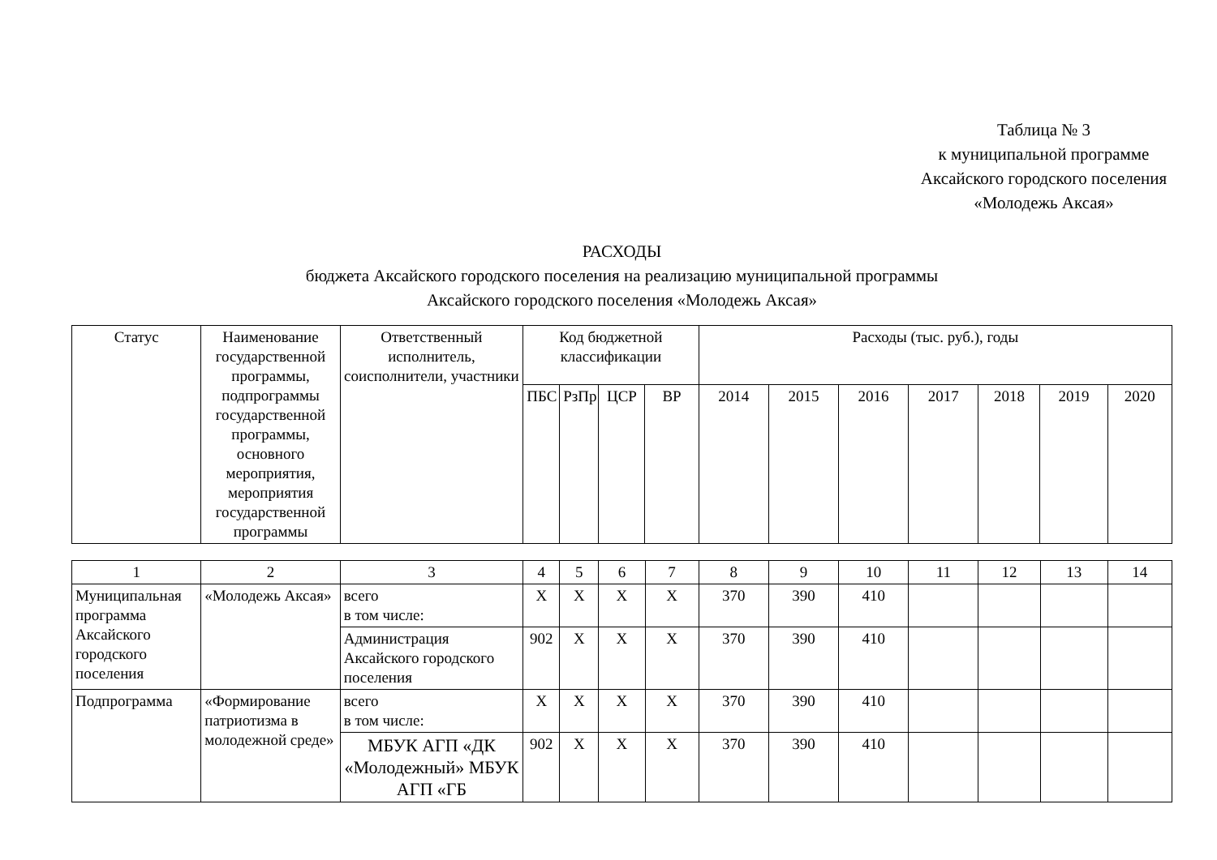Таблица № 3
к муниципальной программе
Аксайского городского поселения
«Молодежь Аксая»
РАСХОДЫ
бюджета Аксайского городского поселения на реализацию муниципальной программы
Аксайского городского поселения «Молодежь Аксая»
| Статус | Наименование государственной программы, подпрограммы государственной программы, основного мероприятия, мероприятия государственной программы | Ответственный исполнитель, соисполнители, участники | Код бюджетной классификации | | | | Расходы (тыс. руб.), годы | | | | | | |
| --- | --- | --- | --- | --- | --- | --- | --- | --- | --- | --- | --- | --- | --- |
| | | | ПБС | РзПр | ЦСР | ВР | 2014 | 2015 | 2016 | 2017 | 2018 | 2019 | 2020 |
| 1 | 2 | 3 | 4 | 5 | 6 | 7 | 8 | 9 | 10 | 11 | 12 | 13 | 14 |
| Муниципальная программа Аксайского городского поселения | «Молодежь Аксая» | всего в том числе: | Х | Х | Х | Х | 370 | 390 | 410 | | | | |
| | | Администрация Аксайского городского поселения | 902 | Х | Х | Х | 370 | 390 | 410 | | | | |
| Подпрограмма | «Формирование патриотизма в молодежной среде» | всего в том числе: | Х | Х | Х | Х | 370 | 390 | 410 | | | | |
| | | МБУК АГП «ДК «Молодежный» МБУК АГП «ГБ | 902 | Х | Х | Х | 370 | 390 | 410 | | | | |